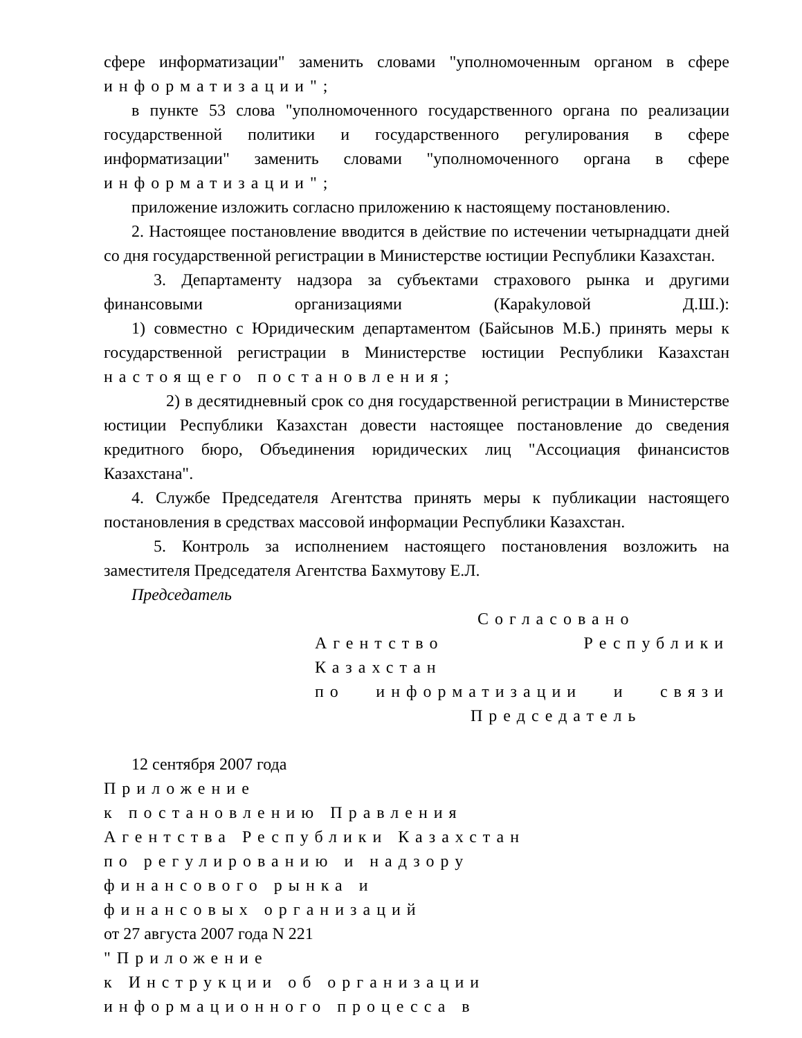сфере информатизации" заменить словами "уполномоченным органом в сфере информатизации";
в пункте 53 слова "уполномоченного государственного органа по реализации государственной политики и государственного регулирования в сфере информатизации" заменить словами "уполномоченного органа в сфере информатизации";
приложение изложить согласно приложению к настоящему постановлению.
2. Настоящее постановление вводится в действие по истечении четырнадцати дней со дня государственной регистрации в Министерстве юстиции Республики Казахстан.
3. Департаменту надзора за субъектами страхового рынка и другими финансовыми организациями (Караkуловой Д.Ш.):
1) совместно с Юридическим департаментом (Байсынов М.Б.) принять меры к государственной регистрации в Министерстве юстиции Республики Казахстан настоящего постановления;
2) в десятидневный срок со дня государственной регистрации в Министерстве юстиции Республики Казахстан довести настоящее постановление до сведения кредитного бюро, Объединения юридических лиц "Ассоциация финансистов Казахстана".
4. Службе Председателя Агентства принять меры к публикации настоящего постановления в средствах массовой информации Республики Казахстан.
5. Контроль за исполнением настоящего постановления возложить на заместителя Председателя Агентства Бахмутову Е.Л.
Председатель
Согласовано
Агентство Республики Казахстан
по информатизации и связи
Председатель
12 сентября 2007 года
Приложение
к постановлению Правления
Агентства Республики Казахстан
по регулированию и надзору
финансового рынка и
финансовых организаций
от 27 августа 2007 года N 221
"Приложение
к Инструкции об организации
информационного процесса в